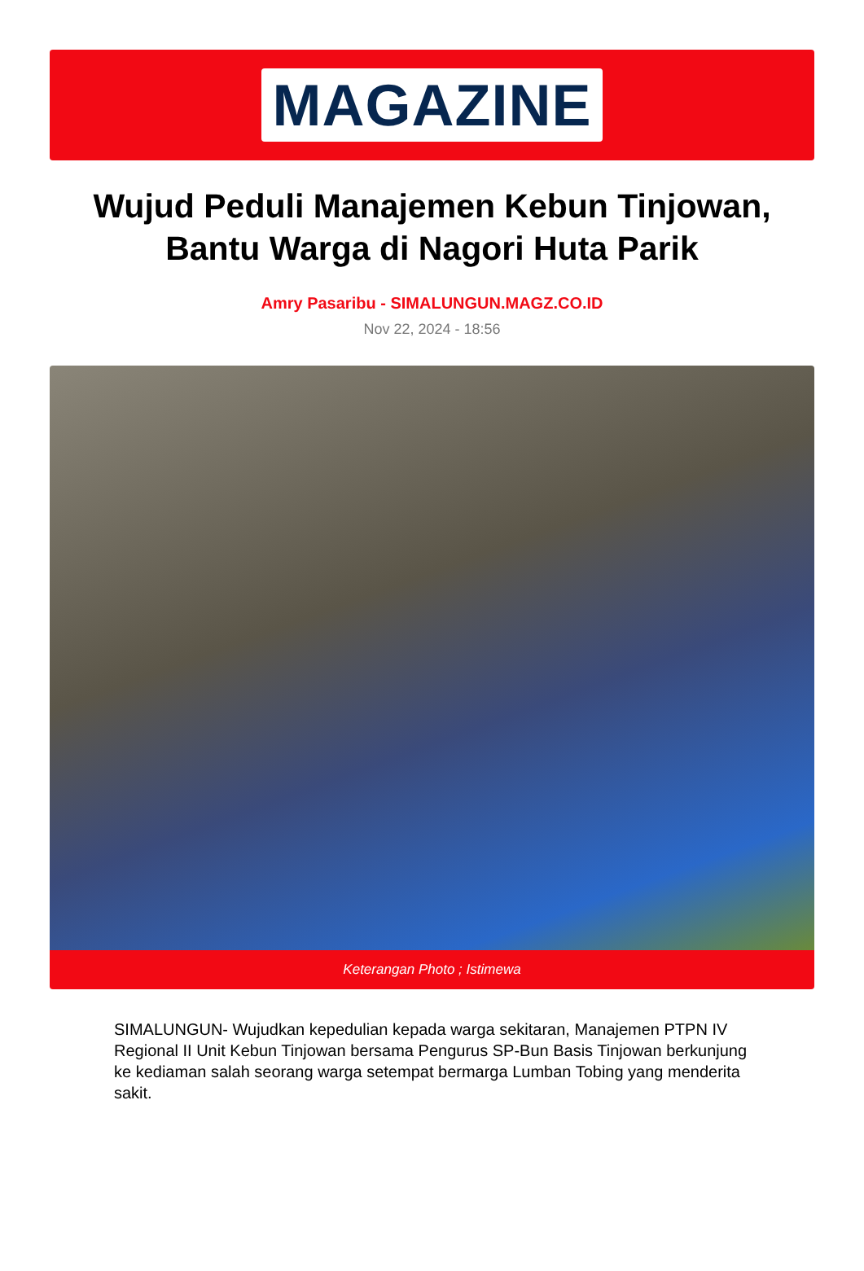MAGAZINE
Wujud Peduli Manajemen Kebun Tinjowan, Bantu Warga di Nagori Huta Parik
Amry Pasaribu - SIMALUNGUN.MAGZ.CO.ID
Nov 22, 2024 - 18:56
Keterangan Photo ; Istimewa
SIMALUNGUN- Wujudkan kepedulian kepada warga sekitaran, Manajemen PTPN IV Regional II Unit Kebun Tinjowan bersama Pengurus SP-Bun Basis Tinjowan berkunjung ke kediaman salah seorang warga setempat bermarga Lumban Tobing yang menderita sakit.